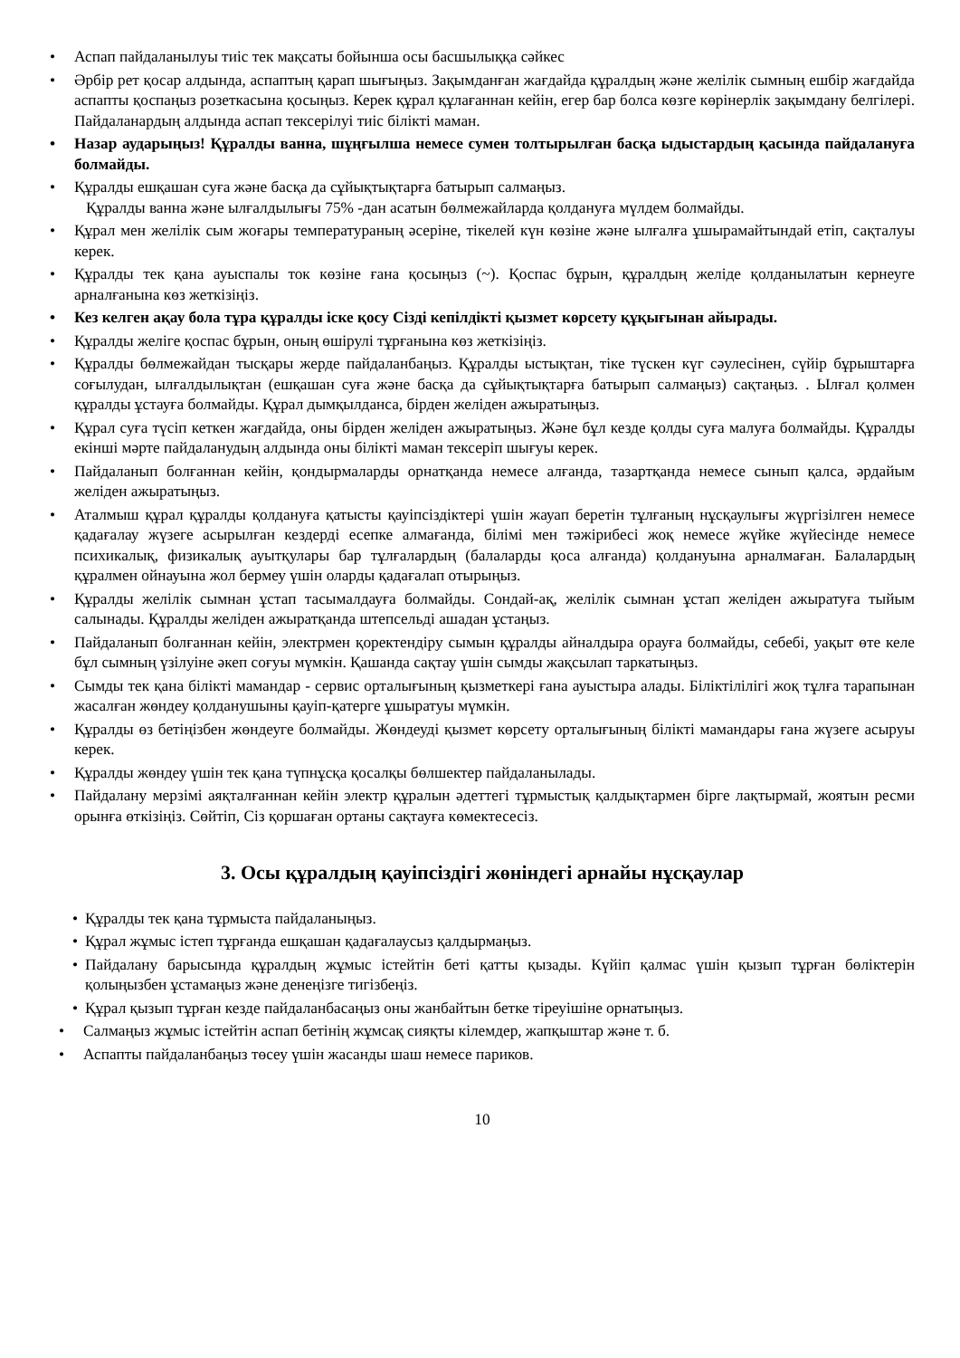• Аспап пайдаланылуы тиіс тек мақсаты бойынша осы басшылыққа сәйкес
• Әрбір рет қосар алдында, аспаптың қарап шығыңыз. Зақымданған жағдайда құралдың және желілік сымның ешбір жағдайда аспапты қоспаңыз розеткасына қосыңыз. Керек құрал құлағаннан кейін, егер бар болса көзге көрінерлік зақымдану белгілері. Пайдаланардың алдында аспап тексерілуі тиіс білікті маман.
• Назар аударыңыз! Құралды ванна, шұңғылша немесе сумен толтырылған басқа ыдыстардың қасында пайдалануға болмайды.
• Құралды ешқашан суға және басқа да сұйықтықтарға батырып салмаңыз.
Құралды ванна және ылғалдылығы 75% -дан асатын бөлмежайларда қолдануға мүлдем болмайды.
• Құрал мен желілік сым жоғары температураның әсеріне, тікелей күн көзіне және ылғалға ұшырамайтындай етіп, сақталуы керек.
• Құралды тек қана ауыспалы ток көзіне ғана қосыңыз (~). Қоспас бұрын, құралдың желіде қолданылатын кернеуге арналғанына көз жеткізіңіз.
• Кез келген ақау бола тұра құралды іске қосу Сізді кепілдікті қызмет көрсету құқығынан айырады.
• Құралды желіге қоспас бұрын, оның өшірулі тұрғанына көз жеткізіңіз.
• Құралды бөлмежайдан тысқары жерде пайдаланбаңыз. Құралды ыстықтан, тіке түскен күг сәулесінен, сүйір бұрыштарға соғылудан, ылғалдылықтан (ешқашан суға және басқа да сұйықтықтарға батырып салмаңыз) сақтаңыз. . Ылғал қолмен құралды ұстауға болмайды. Құрал дымқылданса, бірден желіден ажыратыңыз.
• Құрал суға түсіп кеткен жағдайда, оны бірден желіден ажыратыңыз. Және бұл кезде қолды суға малуға болмайды. Құралды екінші мәрте пайдаланудың алдында оны білікті маман тексеріп шығуы керек.
• Пайдаланып болғаннан кейін, қондырмаларды орнатқанда немесе алғанда, тазартқанда немесе сынып қалса, әрдайым желіден ажыратыңыз.
• Аталмыш құрал құралды қолдануға қатысты қауіпсіздіктері үшін жауап беретін тұлғаның нұсқаулығы жүргізілген немесе қадағалау жүзеге асырылған кездерді есепке алмағанда, білімі мен тәжірибесі жоқ немесе жүйке жүйесінде немесе психикалық, физикалық ауытқулары бар тұлғалардың (балаларды қоса алғанда) қолдануына арналмаған. Балалардың құралмен ойнауына жол бермеу үшін оларды қадағалап отырыңыз.
• Құралды желілік сымнан ұстап тасымалдауға болмайды. Сондай-ақ, желілік сымнан ұстап желіден ажыратуға тыйым салынады. Құралды желіден ажыратқанда штепсельді ашадан ұстаңыз.
• Пайдаланып болғаннан кейін, электрмен қоректендіру сымын құралды айналдыра орауға болмайды, себебі, уақыт өте келе бұл сымның үзілуіне әкеп соғуы мүмкін. Қашанда сақтау үшін сымды жақсылап таркатыңыз.
• Сымды тек қана білікті мамандар - сервис орталығының қызметкері ғана ауыстыра алады. Біліктілілігі жоқ тұлға тарапынан жасалған жөндеу қолданушыны қауіп-қатерге ұшыратуы мүмкін.
• Құралды өз бетіңізбен жөндеуге болмайды. Жөндеуді қызмет көрсету орталығының білікті мамандары ғана жүзеге асыруы керек.
• Құралды жөндеу үшін тек қана түпнұсқа қосалқы бөлшектер пайдаланылады.
• Пайдалану мерзімі аяқталғаннан кейін электр құралын әдеттегі тұрмыстық қалдықтармен бірге лақтырмай, жоятын ресми орынға өткізіңіз. Сөйтіп, Сіз қоршаған ортаны сақтауға көмектесесіз.
3. Осы құралдың қауіпсіздігі жөніндегі арнайы нұсқаулар
• Құралды тек қана тұрмыста пайдаланыңыз.
• Құрал жұмыс істеп тұрғанда ешқашан қадағалаусыз қалдырмаңыз.
• Пайдалану барысында құралдың жұмыс істейтін беті қатты қызады. Күйіп қалмас үшін қызып тұрған бөліктерін қолыңызбен ұстамаңыз және денеңізге тигізбеңіз.
• Құрал қызып тұрған кезде пайдаланбасаңыз оны жанбайтын бетке тіреуішіне орнатыңыз.
• Салмаңыз жұмыс істейтін аспап бетінің жұмсақ сияқты кілемдер, жапқыштар және т. б.
• Аспапты пайдаланбаңыз төсеу үшін жасанды шаш немесе париков.
10